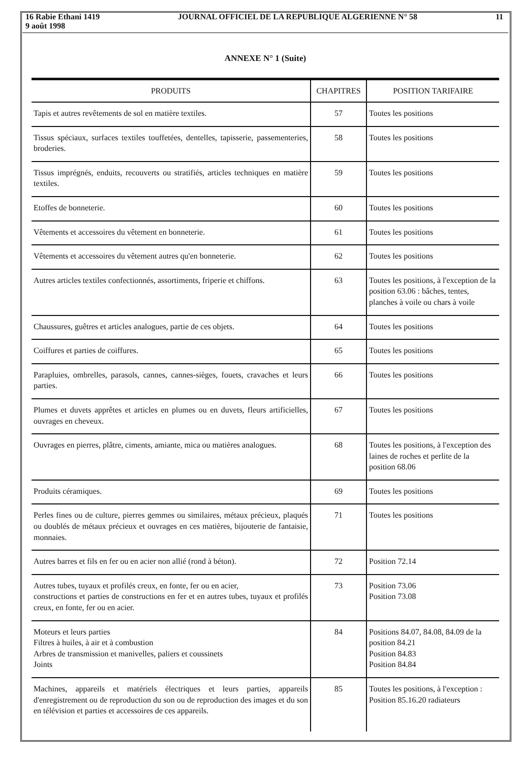16 Rabie Ethani 1419
9 août 1998
JOURNAL OFFICIEL DE LA REPUBLIQUE ALGERIENNE N° 58
11
ANNEXE N° 1 (Suite)
| PRODUITS | CHAPITRES | POSITION TARIFAIRE |
| --- | --- | --- |
| Tapis et autres revêtements de sol en matière textiles. | 57 | Toutes les positions |
| Tissus spéciaux, surfaces textiles touffetées, dentelles, tapisserie, passementeries, broderies. | 58 | Toutes les positions |
| Tissus imprégnés, enduits, recouverts ou stratifiés, articles techniques en matière textiles. | 59 | Toutes les positions |
| Etoffes de bonneterie. | 60 | Toutes les positions |
| Vêtements et accessoires du vêtement en bonneterie. | 61 | Toutes les positions |
| Vêtements et accessoires du vêtement autres qu'en bonneterie. | 62 | Toutes les positions |
| Autres articles textiles confectionnés, assortiments, friperie et chiffons. | 63 | Toutes les positions, à l'exception de la position 63.06 : bâches, tentes, planches à voile ou chars à voile |
| Chaussures, guêtres et articles analogues, partie de ces objets. | 64 | Toutes les positions |
| Coiffures et parties de coiffures. | 65 | Toutes les positions |
| Parapluies, ombrelles, parasols, cannes, cannes-sièges, fouets, cravaches et leurs parties. | 66 | Toutes les positions |
| Plumes et duvets apprêtes et articles en plumes ou en duvets, fleurs artificielles, ouvrages en cheveux. | 67 | Toutes les positions |
| Ouvrages en pierres, plâtre, ciments, amiante, mica ou matières analogues. | 68 | Toutes les positions, à l'exception des laines de roches et perlite de la position 68.06 |
| Produits céramiques. | 69 | Toutes les positions |
| Perles fines ou de culture, pierres gemmes ou similaires, métaux précieux, plaqués ou doublés de métaux précieux et ouvrages en ces matières, bijouterie de fantaisie, monnaies. | 71 | Toutes les positions |
| Autres barres et fils en fer ou en acier non allié (rond à béton). | 72 | Position 72.14 |
| Autres tubes, tuyaux et profilés creux, en fonte, fer ou en acier, constructions et parties de constructions en fer et en autres tubes, tuyaux et profilés creux, en fonte, fer ou en acier. | 73 | Position 73.06 Position 73.08 |
| Moteurs et leurs parties Filtres à huiles, à air et à combustion Arbres de transmission et manivelles, paliers et coussinets Joints | 84 | Positions 84.07, 84.08, 84.09 de la position 84.21 Position 84.83 Position 84.84 |
| Machines, appareils et matériels électriques et leurs parties, appareils d'enregistrement ou de reproduction du son ou de reproduction des images et du son en télévision et parties et accessoires de ces appareils. | 85 | Toutes les positions, à l'exception : Position 85.16.20 radiateurs |